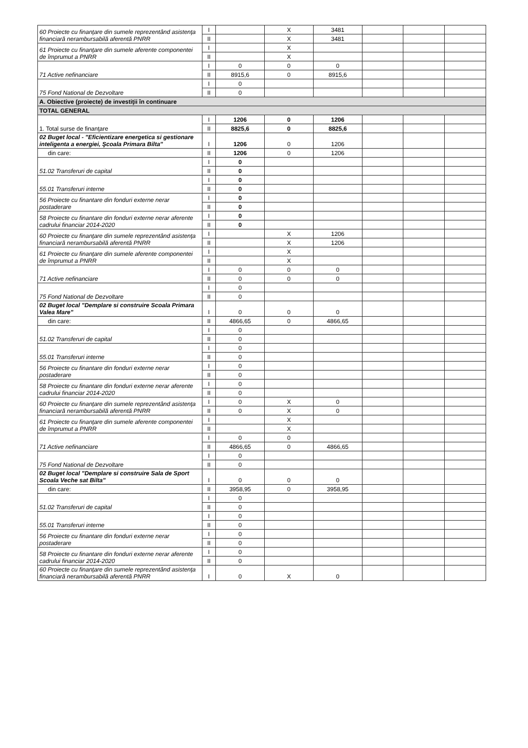| 60 Proiecte cu finanţare din sumele reprezentând asistenţa financiară nerambursabilă aferentă PNRR | I | | X | 3481 | | | |
| | II | | X | 3481 | | | |
| 61 Proiecte cu finanţare din sumele aferente componentei de împrumut a PNRR | I | | X | | | | |
| | II | | X | | | | |
| 71 Active nefinanciare | I | 0 | 0 | 0 | | | |
| | II | 8915,6 | 0 | 8915,6 | | | |
| 75 Fond National de Dezvoltare | I | 0 | | | | | |
| | II | 0 | | | | | |
| A. Obiective (proiecte) de investiţii în continuare | | | | | | | |
| TOTAL GENERAL | | | | | | | |
| 1. Total surse de finanţare | I | 1206 | 0 | 1206 | | | |
| | II | 8825,6 | 0 | 8825,6 | | | |
| 02 Buget local - "Eficientizare energetica si gestionare inteligenta a energiei, Şcoala Primara Bilta" | I | 1206 | 0 | 1206 | | | |
| din care: | II | 1206 | 0 | 1206 | | | |
| 51.02 Transferuri de capital | I | 0 | | | | | |
| | II | 0 | | | | | |
| 55.01 Transferuri interne | I | 0 | | | | | |
| | II | 0 | | | | | |
| 56 Proiecte cu finantare din fonduri externe nerar postaderare | I | 0 | | | | | |
| | II | 0 | | | | | |
| 58 Proiecte cu finantare din fonduri externe nerar aferente cadrului financiar 2014-2020 | I | 0 | | | | | |
| | II | 0 | | | | | |
| 60 Proiecte cu finanţare din sumele reprezentând asistenţa financiară nerambursabilă aferentă PNRR | I | | X | 1206 | | | |
| | II | | X | 1206 | | | |
| 61 Proiecte cu finanţare din sumele aferente componentei de împrumut a PNRR | I | | X | | | | |
| | II | | X | | | | |
| 71 Active nefinanciare | I | 0 | 0 | 0 | | | |
| | II | 0 | 0 | 0 | | | |
| 75 Fond National de Dezvoltare | I | 0 | | | | | |
| | II | 0 | | | | | |
| 02 Buget local "Demplare si construire Scoala Primara Valea Mare" | I | 0 | 0 | 0 | | | |
| din care: | II | 4866,65 | 0 | 4866,65 | | | |
| 51.02 Transferuri de capital | I | 0 | | | | | |
| | II | 0 | | | | | |
| 55.01 Transferuri interne | I | 0 | | | | | |
| | II | 0 | | | | | |
| 56 Proiecte cu finantare din fonduri externe nerar postaderare | I | 0 | | | | | |
| | II | 0 | | | | | |
| 58 Proiecte cu finantare din fonduri externe nerar aferente cadrului financiar 2014-2020 | I | 0 | | | | | |
| | II | 0 | | | | | |
| 60 Proiecte cu finanţare din sumele reprezentând asistenţa financiară nerambursabilă aferentă PNRR | I | 0 | X | 0 | | | |
| | II | 0 | X | 0 | | | |
| 61 Proiecte cu finanţare din sumele aferente componentei de împrumut a PNRR | I | | X | | | | |
| | II | | X | | | | |
| 71 Active nefinanciare | I | 0 | 0 | | | | |
| | II | 4866,65 | 0 | 4866,65 | | | |
| 75 Fond National de Dezvoltare | I | 0 | | | | | |
| | II | 0 | | | | | |
| 02 Buget local "Demplare si construire Sala de Sport Scoala Veche sat Bilta" | I | 0 | 0 | 0 | | | |
| din care: | II | 3958,95 | 0 | 3958,95 | | | |
| 51.02 Transferuri de capital | I | 0 | | | | | |
| | II | 0 | | | | | |
| 55.01 Transferuri interne | I | 0 | | | | | |
| | II | 0 | | | | | |
| 56 Proiecte cu finantare din fonduri externe nerar postaderare | I | 0 | | | | | |
| | II | 0 | | | | | |
| 58 Proiecte cu finantare din fonduri externe nerar aferente cadrului financiar 2014-2020 | I | 0 | | | | | |
| | II | 0 | | | | | |
| 60 Proiecte cu finanţare din sumele reprezentând asistenţa financiară nerambursabilă aferentă PNRR | I | 0 | X | 0 | | | |